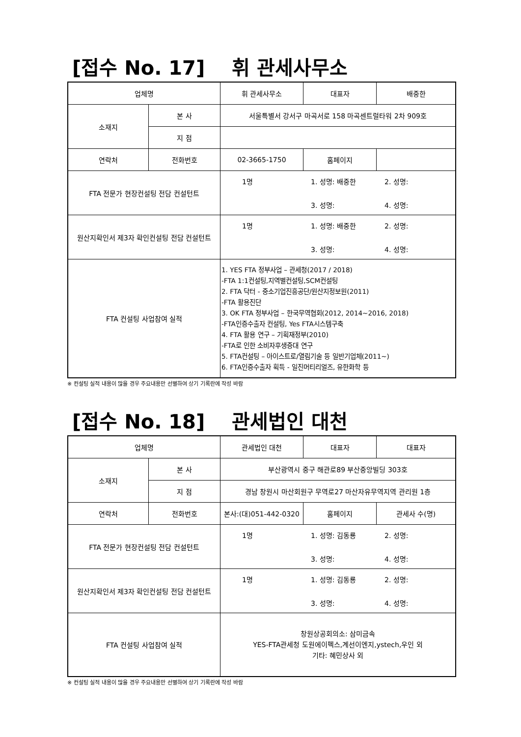[접수 No. 17] 휘 관세사무소
| 업체명 | | 휘 관세사무소 | 대표자 | 배중한 |
| 소재지 | 본 사 | 서울특별서 강서구 마곡서로 158 마곡센트럴타워 2차 909호 | | |
| | 지 점 | | | |
| 연락처 | 전화번호 | 02-3665-1750 | 홈페이지 | |
| FTA 전문가 현장컨설팅 전담 컨설턴트 | | 1명 1. 성명: 배중한 2. 성명: 3. 성명: 4. 성명: | | |
| 원산지확인서 제3자 확인컨설팅 전담 컨설턴트 | | 1명 1. 성명: 배중한 2. 성명: 3. 성명: 4. 성명: | | |
| FTA 컨설팅 사업참여 실적 | | 1. YES FTA 정부사업 – 관세청(2017 / 2018) -FTA 1:1컨설팅,지역별컨설팅,SCM컨설팅 2. FTA 닥터 - 중소기업진흥공단/원산지정보원(2011) -FTA 활용진단 3. OK FTA 정부사업 – 한국무역협회(2012, 2014~2016, 2018) -FTA인증수출자 컨설팅, Yes FTA시스템구축 4. FTA 활용 연구 – 기획재정부(2010) -FTA로 인한 소비자후생증대 연구 5. FTA컨설팅 – 아이스트로/열림기술 등 일반기업체(2011~) 6. FTA인증수출자 획득 - 일진머티리얼즈, 유한화학 등 | | |
※ 컨설팅 실적 내용이 많을 경우 주요내용만 선별하여 상기 기록란에 작성 바람
[접수 No. 18] 관세법인 대천
| 업체명 | | 관세법인 대천 | 대표자 | 대표자 |
| 소재지 | 본 사 | 부산광역시 중구 해관로89 부산중앙빌딩 303호 | | |
| | 지 점 | 경남 창원시 마산회원구 무역로27 마산자유무역지역 관리원 1층 | | |
| 연락처 | 전화번호 | 본사:(대)051-442-0320 | 홈페이지 | 관세사 수(명) |
| FTA 전문가 현장컨설팅 전담 컨설턴트 | | 1명 1. 성명: 김동룡 2. 성명: 3. 성명: 4. 성명: | | |
| 원산지확인서 제3자 확인컨설팅 전담 컨설턴트 | | 1명 1. 성명: 김동룡 2. 성명: 3. 성명: 4. 성명: | | |
| FTA 컨설팅 사업참여 실적 | | 창원상공회의소: 삼미금속 YES-FTA관세청 도원에이펙스,계선이엔지,ystech,우인 외 기타: 혜민상사 외 | | |
※ 컨설팅 실적 내용이 많을 경우 주요내용만 선별하여 상기 기록란에 작성 바람